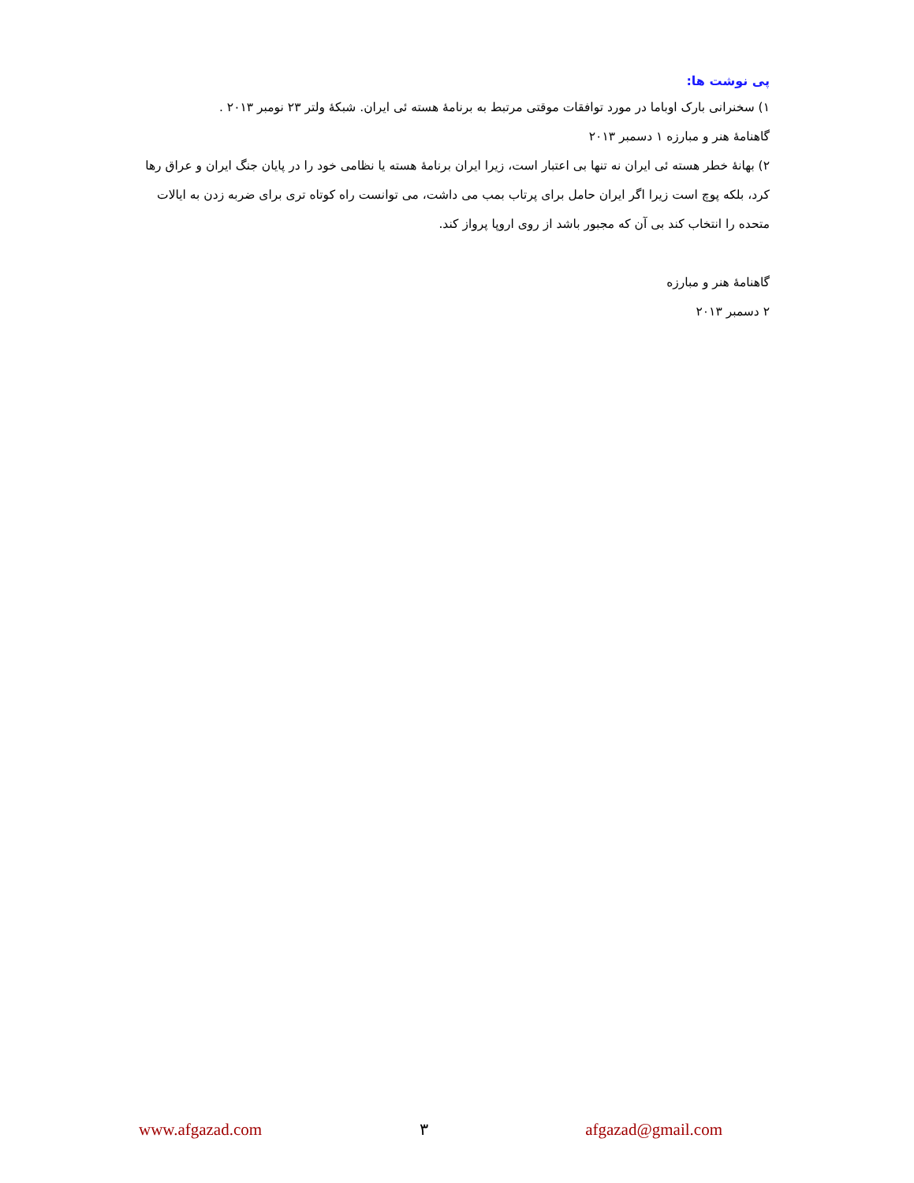پی نوشت ها:
۱) سخنرانی بارک اوباما در مورد توافقات موقتی مرتبط به برنامهٔ هسته ئی ایران. شبکهٔ ولتر ۲۳ نومبر ۲۰۱۳ .
گاهنامهٔ هنر و مبارزه ۱ دسمبر ۲۰۱۳
۲) بهانهٔ خطر هسته ئی ایران نه تنها بی اعتبار است، زیرا ایران برنامهٔ هسته یا نظامی خود را در پایان جنگ ایران و عراق رها کرد، بلکه پوچ است زیرا اگر ایران حامل برای پرتاب بمب می داشت، می توانست راه کوتاه تری برای ضربه زدن به ایالات متحده را انتخاب کند بی آن که مجبور باشد از روی اروپا پرواز کند.
گاهنامهٔ هنر و مبارزه
۲ دسمبر ۲۰۱۳
www.afgazad.com ۳ afgazad@gmail.com